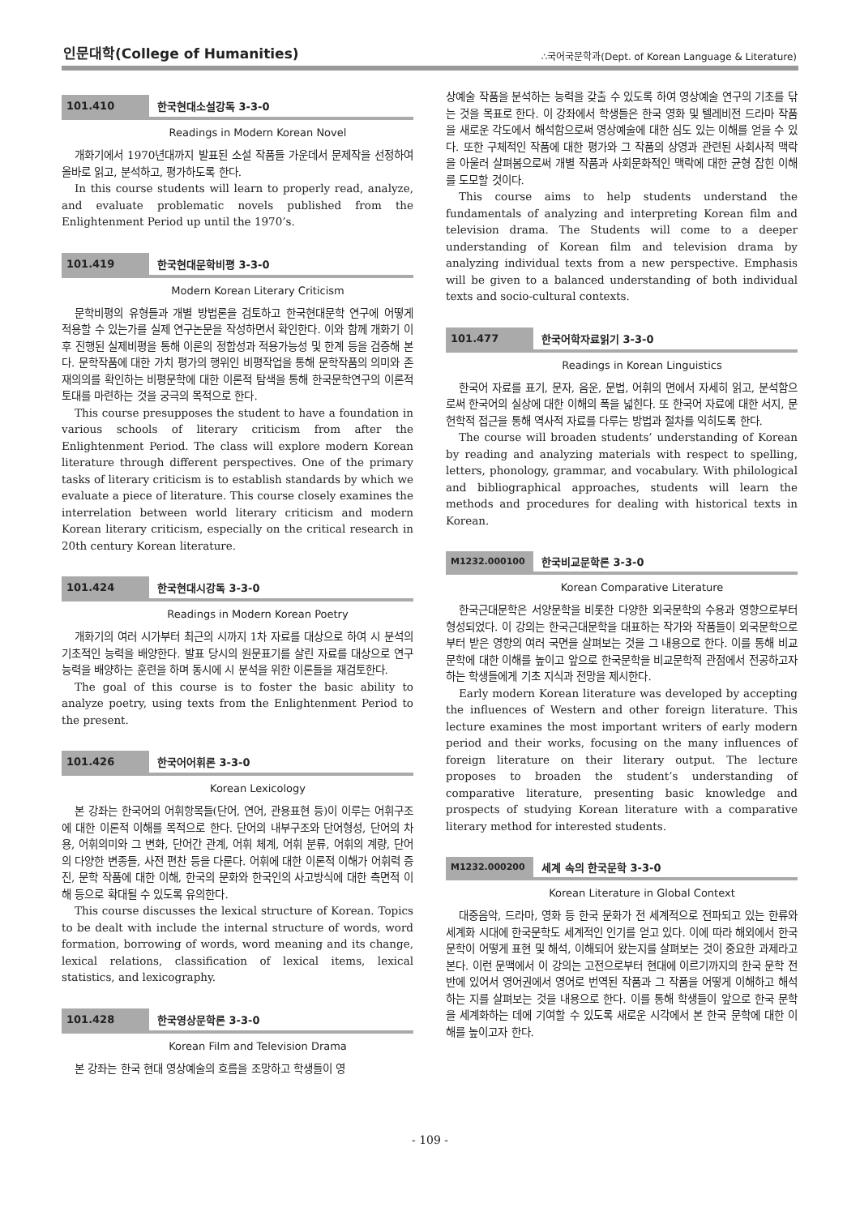인문대학(College of Humanities)
∴국어국문학과(Dept. of Korean Language & Literature)
101.410 한국현대소설강독 3-3-0
Readings in Modern Korean Novel
개화기에서 1970년대까지 발표된 소설 작품들 가운데서 문제작을 선정하여 올바로 읽고, 분석하고, 평가하도록 한다.
In this course students will learn to properly read, analyze, and evaluate problematic novels published from the Enlightenment Period up until the 1970’s.
101.419 한국현대문학비평 3-3-0
Modern Korean Literary Criticism
문학비평의 유형들과 개별 방법론을 검토하고 한국현대문학 연구에 어떻게 적용할 수 있는가를 실제 연구논문을 작성하면서 확인한다. 이와 함께 개화기 이후 진행된 실제비평을 통해 이론의 정합성과 적용가능성 및 한계 등을 검증해 본다. 문학작품에 대한 가치 평가의 행위인 비평작업을 통해 문학작품의 의미와 존재의의를 확인하는 비평문학에 대한 이론적 탐색을 통해 한국문학연구의 이론적 토대를 마련하는 것을 궁극의 목적으로 한다.
This course presupposes the student to have a foundation in various schools of literary criticism from after the Enlightenment Period. The class will explore modern Korean literature through different perspectives. One of the primary tasks of literary criticism is to establish standards by which we evaluate a piece of literature. This course closely examines the interrelation between world literary criticism and modern Korean literary criticism, especially on the critical research in 20th century Korean literature.
101.424 한국현대시강독 3-3-0
Readings in Modern Korean Poetry
개화기의 여러 시가부터 최근의 시까지 1차 자료를 대상으로 하여 시 분석의 기초적인 능력을 배양한다. 발표 당시의 원문표기를 살린 자료를 대상으로 연구능력을 배양하는 훈련을 하며 동시에 시 분석을 위한 이론들을 재검토한다.
The goal of this course is to foster the basic ability to analyze poetry, using texts from the Enlightenment Period to the present.
101.426 한국어어휘론 3-3-0
Korean Lexicology
본 강좌는 한국어의 어휘항목들(단어, 연어, 관용표현 등)이 이루는 어휘구조에 대한 이론적 이해를 목적으로 한다. 단어의 내부구조와 단어형성, 단어의 차용, 어휘의미와 그 변화, 단어간 관계, 어휘 체계, 어휘 분류, 어휘의 계량, 단어의 다양한 변종들, 사전 편찬 등을 다룬다. 어휘에 대한 이론적 이해가 어휘력 증진, 문학 작품에 대한 이해, 한국의 문화와 한국인의 사고방식에 대한 측면적 이해 등으로 확대될 수 있도록 유의한다.
This course discusses the lexical structure of Korean. Topics to be dealt with include the internal structure of words, word formation, borrowing of words, word meaning and its change, lexical relations, classification of lexical items, lexical statistics, and lexicography.
101.428 한국영상문학론 3-3-0
Korean Film and Television Drama
본 강좌는 한국 현대 영상예술의 흐름을 조망하고 학생들이 영
상예술 작품을 분석하는 능력을 갖출 수 있도록 하여 영상예술 연구의 기초를 닦는 것을 목표로 한다. 이 강좌에서 학생들은 한국 영화 및 텔레비전 드라마 작품을 새로운 각도에서 해석함으로써 영상예술에 대한 심도 있는 이해를 얻을 수 있다. 또한 구체적인 작품에 대한 평가와 그 작품의 상영과 관련된 사회사적 맥락을 아울러 살펴봄으로써 개별 작품과 사회문화적인 맥락에 대한 균형 잡힌 이해를 도모할 것이다.
This course aims to help students understand the fundamentals of analyzing and interpreting Korean film and television drama. The Students will come to a deeper understanding of Korean film and television drama by analyzing individual texts from a new perspective. Emphasis will be given to a balanced understanding of both individual texts and socio-cultural contexts.
101.477 한국어학자료읽기 3-3-0
Readings in Korean Linguistics
한국어 자료를 표기, 문자, 음운, 문법, 어휘의 면에서 자세히 읽고, 분석함으로써 한국어의 실상에 대한 이해의 폭을 넓힌다. 또 한국어 자료에 대한 서지, 문헌학적 접근을 통해 역사적 자료를 다루는 방법과 절차를 익히도록 한다.
The course will broaden students’ understanding of Korean by reading and analyzing materials with respect to spelling, letters, phonology, grammar, and vocabulary. With philological and bibliographical approaches, students will learn the methods and procedures for dealing with historical texts in Korean.
M1232.000100 한국비교문학론 3-3-0
Korean Comparative Literature
한국근대문학은 서양문학을 비롯한 다양한 외국문학의 수용과 영향으로부터 형성되었다. 이 강의는 한국근대문학을 대표하는 작가와 작품들이 외국문학으로부터 받은 영향의 여러 국면을 살펴보는 것을 그 내용으로 한다. 이를 통해 비교문학에 대한 이해를 높이고 앞으로 한국문학을 비교문학적 관점에서 전공하고자 하는 학생들에게 기초 지식과 전망을 제시한다.
Early modern Korean literature was developed by accepting the influences of Western and other foreign literature. This lecture examines the most important writers of early modern period and their works, focusing on the many influences of foreign literature on their literary output. The lecture proposes to broaden the student’s understanding of comparative literature, presenting basic knowledge and prospects of studying Korean literature with a comparative literary method for interested students.
M1232.000200 세계 속의 한국문학 3-3-0
Korean Literature in Global Context
대중음악, 드라마, 영화 등 한국 문화가 전 세계적으로 전파되고 있는 한류와 세계화 시대에 한국문학도 세계적인 인기를 얻고 있다. 이에 따라 해외에서 한국 문학이 어떻게 표현 및 해석, 이해되어 왔는지를 살펴보는 것이 중요한 과제라고 본다. 이런 문맥에서 이 강의는 고전으로부터 현대에 이르기까지의 한국 문학 전반에 있어서 영어권에서 영어로 번역된 작품과 그 작품을 어떻게 이해하고 해석하는 지를 살펴보는 것을 내용으로 한다. 이를 통해 학생들이 앞으로 한국 문학을 세계화하는 데에 기여할 수 있도록 새로운 시각에서 본 한국 문학에 대한 이해를 높이고자 한다.
- 109 -